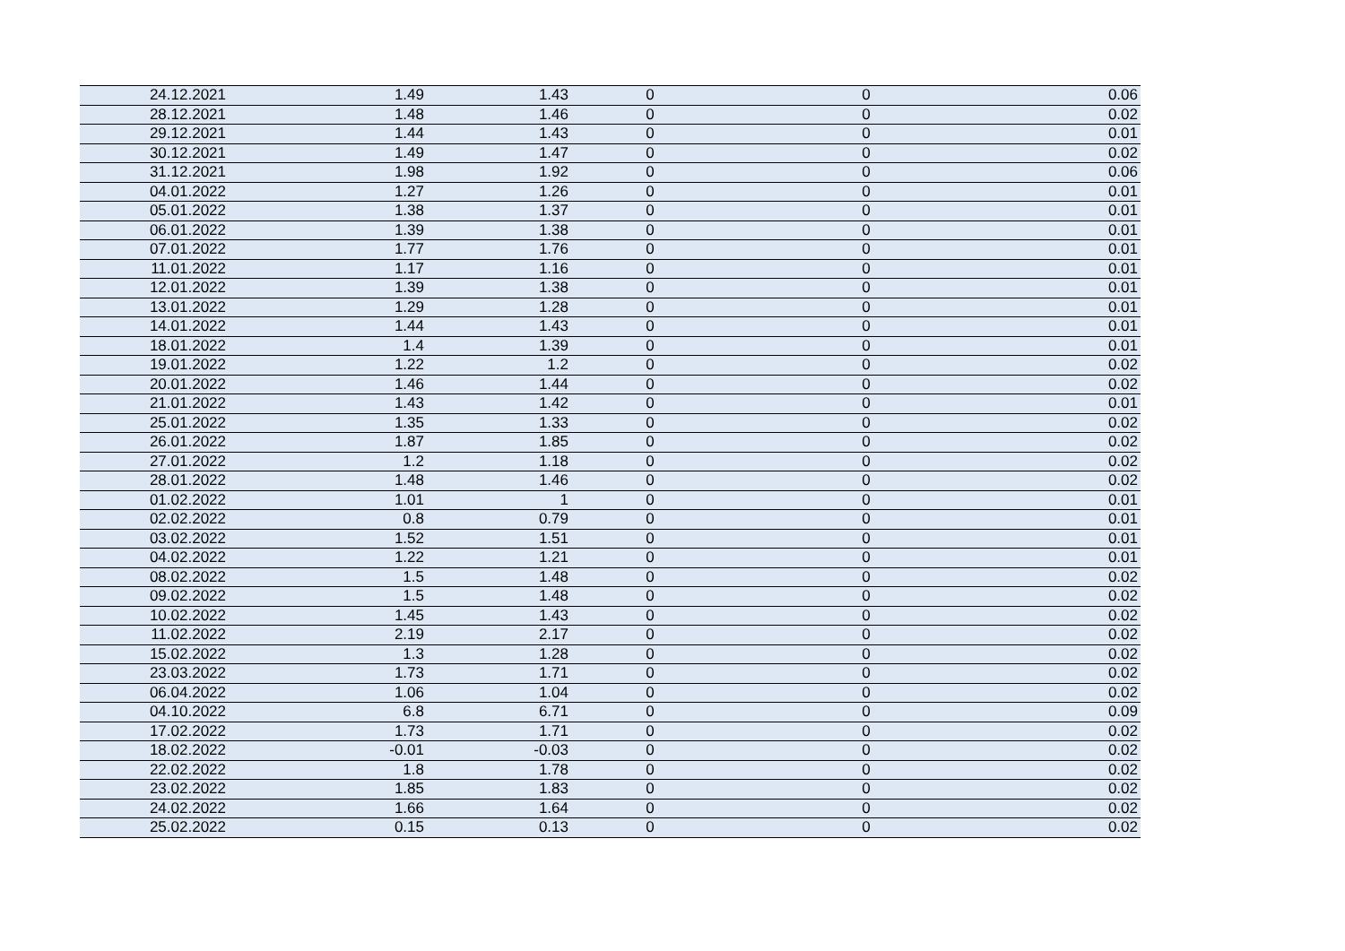| 24.12.2021 | 1.49 | 1.43 | 0 | 0 | 0.06 |
| 28.12.2021 | 1.48 | 1.46 | 0 | 0 | 0.02 |
| 29.12.2021 | 1.44 | 1.43 | 0 | 0 | 0.01 |
| 30.12.2021 | 1.49 | 1.47 | 0 | 0 | 0.02 |
| 31.12.2021 | 1.98 | 1.92 | 0 | 0 | 0.06 |
| 04.01.2022 | 1.27 | 1.26 | 0 | 0 | 0.01 |
| 05.01.2022 | 1.38 | 1.37 | 0 | 0 | 0.01 |
| 06.01.2022 | 1.39 | 1.38 | 0 | 0 | 0.01 |
| 07.01.2022 | 1.77 | 1.76 | 0 | 0 | 0.01 |
| 11.01.2022 | 1.17 | 1.16 | 0 | 0 | 0.01 |
| 12.01.2022 | 1.39 | 1.38 | 0 | 0 | 0.01 |
| 13.01.2022 | 1.29 | 1.28 | 0 | 0 | 0.01 |
| 14.01.2022 | 1.44 | 1.43 | 0 | 0 | 0.01 |
| 18.01.2022 | 1.4 | 1.39 | 0 | 0 | 0.01 |
| 19.01.2022 | 1.22 | 1.2 | 0 | 0 | 0.02 |
| 20.01.2022 | 1.46 | 1.44 | 0 | 0 | 0.02 |
| 21.01.2022 | 1.43 | 1.42 | 0 | 0 | 0.01 |
| 25.01.2022 | 1.35 | 1.33 | 0 | 0 | 0.02 |
| 26.01.2022 | 1.87 | 1.85 | 0 | 0 | 0.02 |
| 27.01.2022 | 1.2 | 1.18 | 0 | 0 | 0.02 |
| 28.01.2022 | 1.48 | 1.46 | 0 | 0 | 0.02 |
| 01.02.2022 | 1.01 | 1 | 0 | 0 | 0.01 |
| 02.02.2022 | 0.8 | 0.79 | 0 | 0 | 0.01 |
| 03.02.2022 | 1.52 | 1.51 | 0 | 0 | 0.01 |
| 04.02.2022 | 1.22 | 1.21 | 0 | 0 | 0.01 |
| 08.02.2022 | 1.5 | 1.48 | 0 | 0 | 0.02 |
| 09.02.2022 | 1.5 | 1.48 | 0 | 0 | 0.02 |
| 10.02.2022 | 1.45 | 1.43 | 0 | 0 | 0.02 |
| 11.02.2022 | 2.19 | 2.17 | 0 | 0 | 0.02 |
| 15.02.2022 | 1.3 | 1.28 | 0 | 0 | 0.02 |
| 23.03.2022 | 1.73 | 1.71 | 0 | 0 | 0.02 |
| 06.04.2022 | 1.06 | 1.04 | 0 | 0 | 0.02 |
| 04.10.2022 | 6.8 | 6.71 | 0 | 0 | 0.09 |
| 17.02.2022 | 1.73 | 1.71 | 0 | 0 | 0.02 |
| 18.02.2022 | -0.01 | -0.03 | 0 | 0 | 0.02 |
| 22.02.2022 | 1.8 | 1.78 | 0 | 0 | 0.02 |
| 23.02.2022 | 1.85 | 1.83 | 0 | 0 | 0.02 |
| 24.02.2022 | 1.66 | 1.64 | 0 | 0 | 0.02 |
| 25.02.2022 | 0.15 | 0.13 | 0 | 0 | 0.02 |